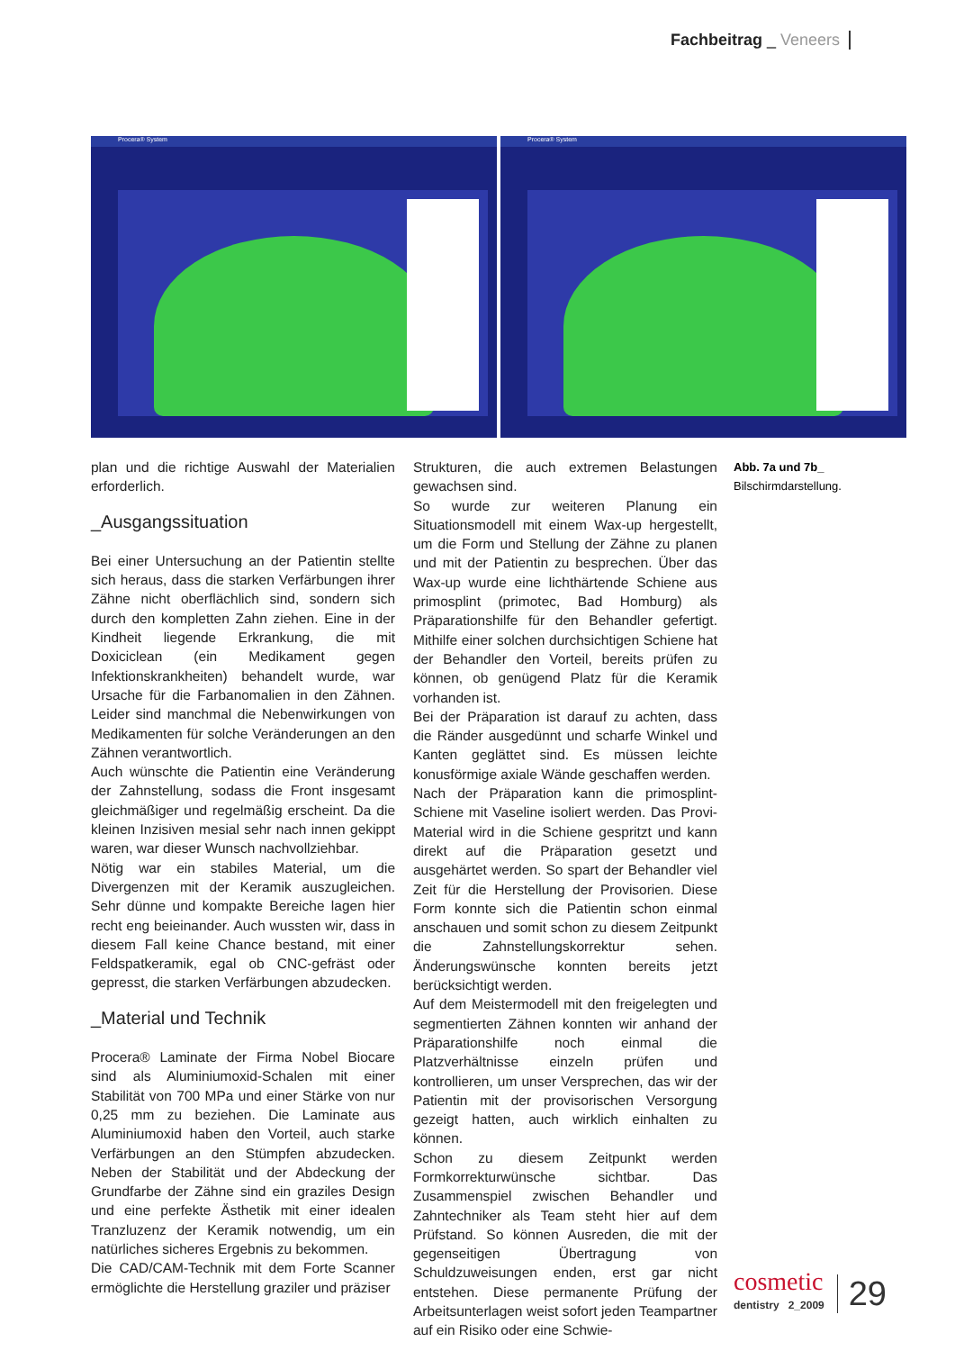Fachbeitrag _ Veneers
Procera® System Procera® System
plan und die richtige Auswahl der Materialien erforderlich.
_Ausgangssituation
Bei einer Untersuchung an der Patientin stellte sich heraus, dass die starken Verfärbungen ihrer Zähne nicht oberflächlich sind, sondern sich durch den kompletten Zahn ziehen. Eine in der Kindheit liegende Erkrankung, die mit Doxiciclean (ein Medikament gegen Infektionskrankheiten) behandelt wurde, war Ursache für die Farbanomalien in den Zähnen. Leider sind manchmal die Nebenwirkungen von Medikamenten für solche Veränderungen an den Zähnen verantwortlich.
Auch wünschte die Patientin eine Veränderung der Zahnstellung, sodass die Front insgesamt gleichmäßiger und regelmäßig erscheint. Da die kleinen Inzisiven mesial sehr nach innen gekippt waren, war dieser Wunsch nachvollziehbar.
Nötig war ein stabiles Material, um die Divergenzen mit der Keramik auszugleichen. Sehr dünne und kompakte Bereiche lagen hier recht eng beieinander. Auch wussten wir, dass in diesem Fall keine Chance bestand, mit einer Feldspatkeramik, egal ob CNC-gefräst oder gepresst, die starken Verfärbungen abzudecken.
_Material und Technik
Procera® Laminate der Firma Nobel Biocare sind als Aluminiumoxid-Schalen mit einer Stabilität von 700 MPa und einer Stärke von nur 0,25 mm zu beziehen. Die Laminate aus Aluminiumoxid haben den Vorteil, auch starke Verfärbungen an den Stümpfen abzudecken. Neben der Stabilität und der Abdeckung der Grundfarbe der Zähne sind ein graziles Design und eine perfekte Ästhetik mit einer idealen Tranzluzenz der Keramik notwendig, um ein natürliches sicheres Ergebnis zu bekommen.
Die CAD/CAM-Technik mit dem Forte Scanner ermöglichte die Herstellung graziler und präziser
Strukturen, die auch extremen Belastungen gewachsen sind.
So wurde zur weiteren Planung ein Situationsmodell mit einem Wax-up hergestellt, um die Form und Stellung der Zähne zu planen und mit der Patientin zu besprechen. Über das Wax-up wurde eine lichthärtende Schiene aus primosplint (primotec, Bad Homburg) als Präparationshilfe für den Behandler gefertigt. Mithilfe einer solchen durchsichtigen Schiene hat der Behandler den Vorteil, bereits prüfen zu können, ob genügend Platz für die Keramik vorhanden ist.
Bei der Präparation ist darauf zu achten, dass die Ränder ausgedünnt und scharfe Winkel und Kanten geglättet sind. Es müssen leichte konusförmige axiale Wände geschaffen werden.
Nach der Präparation kann die primosplint-Schiene mit Vaseline isoliert werden. Das Provi-Material wird in die Schiene gespritzt und kann direkt auf die Präparation gesetzt und ausgehärtet werden. So spart der Behandler viel Zeit für die Herstellung der Provisorien. Diese Form konnte sich die Patientin schon einmal anschauen und somit schon zu diesem Zeitpunkt die Zahnstellungskorrektur sehen. Änderungswünsche konnten bereits jetzt berücksichtigt werden.
Auf dem Meistermodell mit den freigelegten und segmentierten Zähnen konnten wir anhand der Präparationshilfe noch einmal die Platzverhältnisse einzeln prüfen und kontrollieren, um unser Versprechen, das wir der Patientin mit der provisorischen Versorgung gezeigt hatten, auch wirklich einhalten zu können.
Schon zu diesem Zeitpunkt werden Formkorrekturwünsche sichtbar. Das Zusammenspiel zwischen Behandler und Zahntechniker als Team steht hier auf dem Prüfstand. So können Ausreden, die mit der gegenseitigen Übertragung von Schuldzuweisungen enden, erst gar nicht entstehen. Diese permanente Prüfung der Arbeitsunterlagen weist sofort jeden Teampartner auf ein Risiko oder eine Schwie-
Abb. 7a und 7b_ Bilschirmdarstellung.
cosmetic
dentistry 2_2009
29